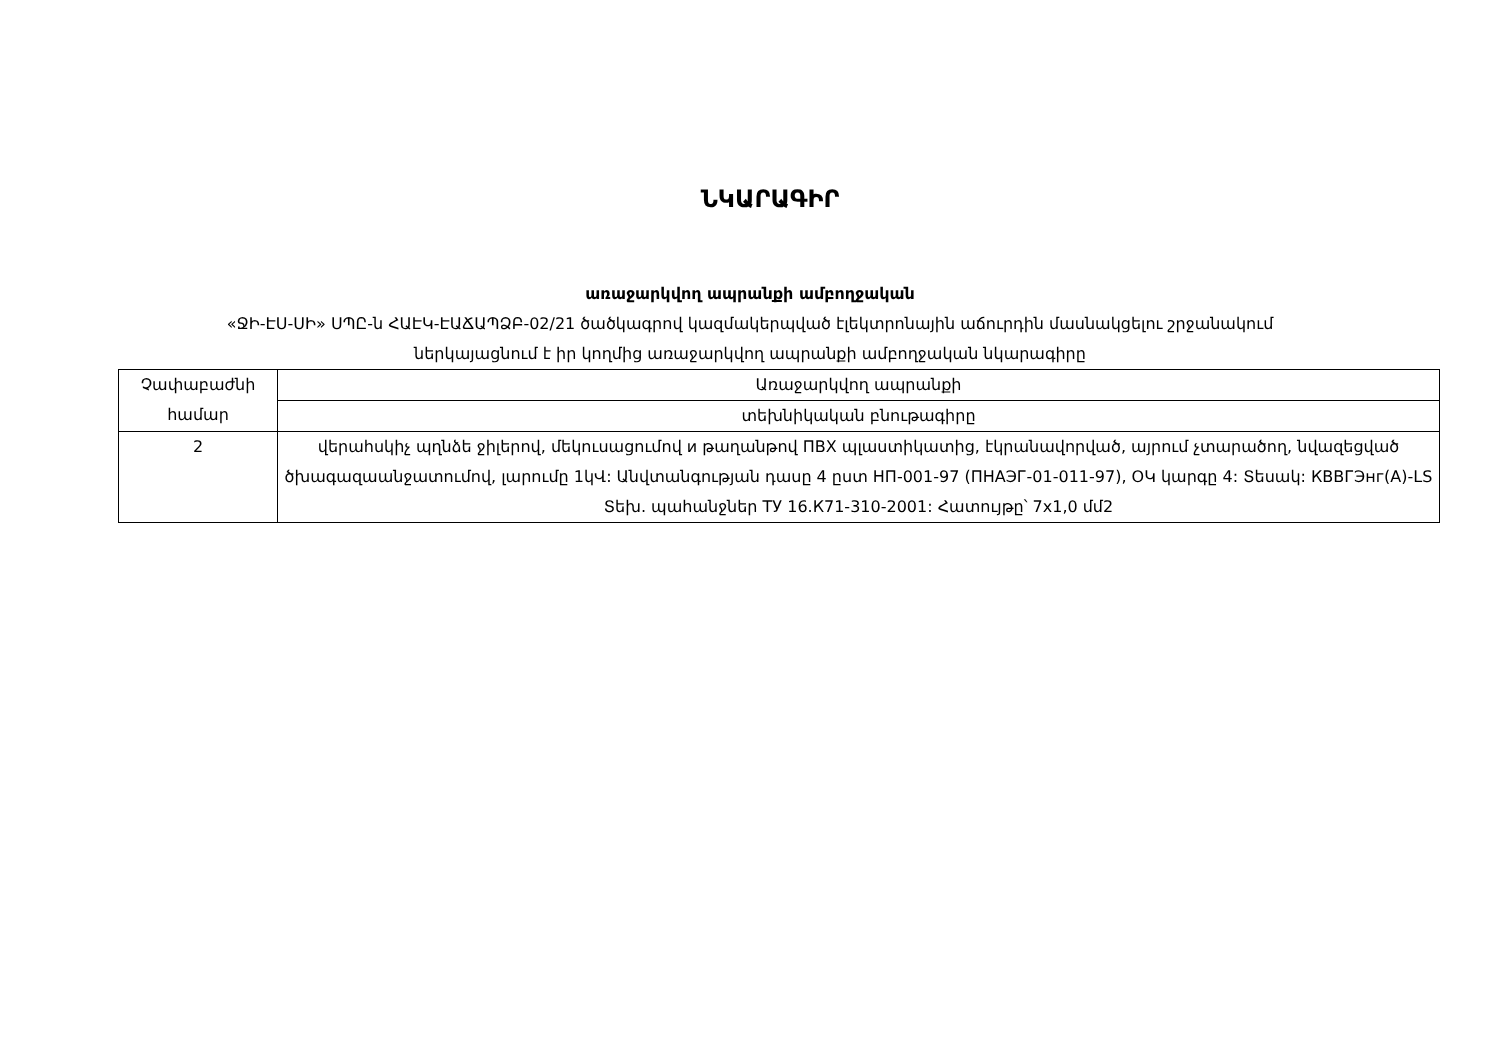ՆԿԱՐԱԳԻՐ
առաջարկվող ապրանքի ամբողջական
«ՋԻ-ԷՍ-ՍԻ» ՍՊԸ-ն ՀԱԷԿ-ԷԱՃԱՊՁԲ-02/21 ծածկագրով կազմակերպված էլեկտրոնային աճուրդին մասնակցելու շրջանակում
ներկայացնում է իր կողմից առաջարկվող ապրանքի ամբողջական նկարագիրը
| Չափաբաժնի համար | Առաջարկվող ապրանքի |
| | տեխնիկական բնութագիրը |
| 2 | վերահսկիչ պղնձե ջիլերով, մեկուսացումով и թաղանթով ПВХ պլաստիկատից, էկրանավորված, այրում չտարածող, նվազեցված ծխագազաանջատումով, լարումը 1կՎ: Անվտանգության դասը 4 ըստ НП-001-97 (ПНАЭГ-01-011-97), ՕԿ կարգը 4: Տեսակ: КВВГЭнг(А)-LS Տեխ. պահանջներ ТУ 16.К71-310-2001: Հատույթը՝ 7х1,0 մմ2 |